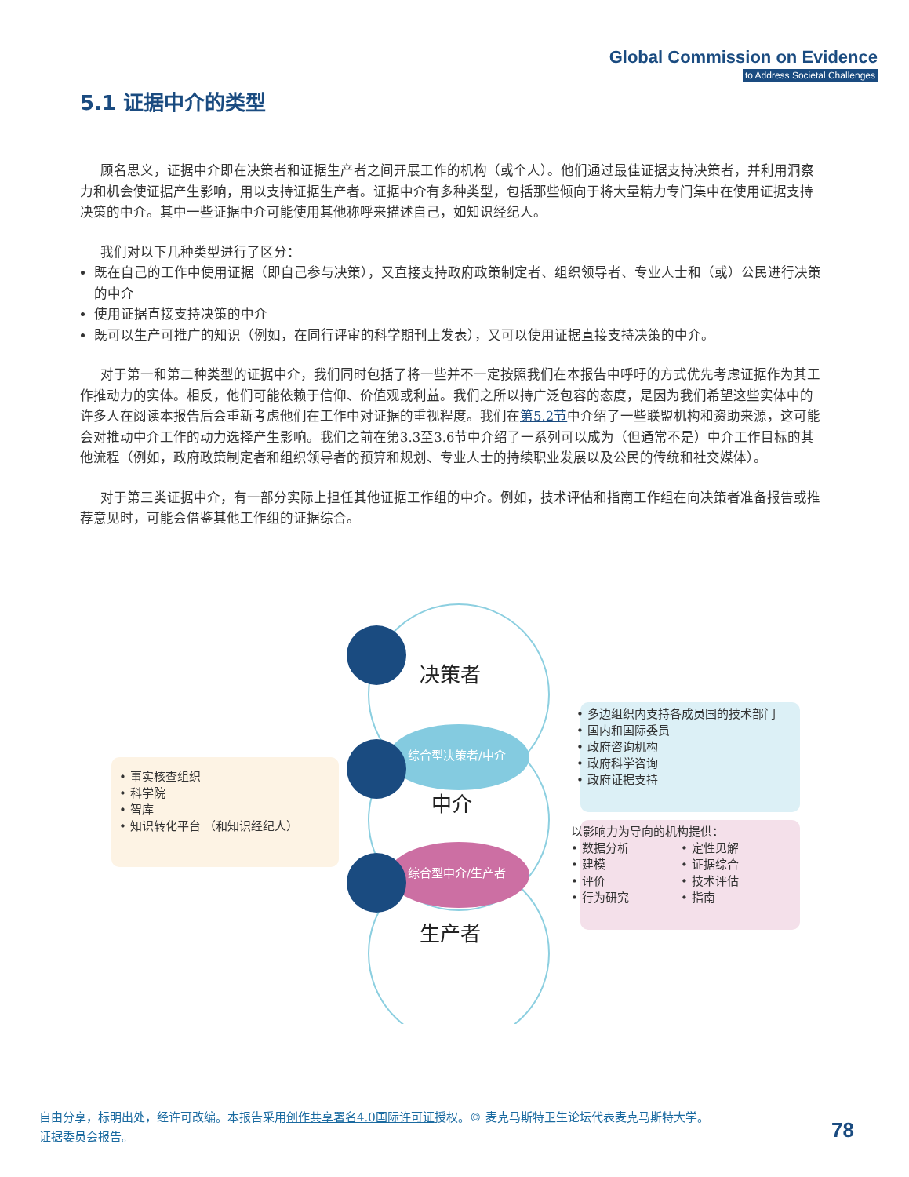Global Commission on Evidence
to Address Societal Challenges
5.1 证据中介的类型
顾名思义，证据中介即在决策者和证据生产者之间开展工作的机构（或个人）。他们通过最佳证据支持决策者，并利用洞察力和机会使证据产生影响，用以支持证据生产者。证据中介有多种类型，包括那些倾向于将大量精力专门集中在使用证据支持决策的中介。其中一些证据中介可能使用其他称呼来描述自己，如知识经纪人。
我们对以下几种类型进行了区分：
既在自己的工作中使用证据（即自己参与决策），又直接支持政府政策制定者、组织领导者、专业人士和（或）公民进行决策的中介
使用证据直接支持决策的中介
既可以生产可推广的知识（例如，在同行评审的科学期刊上发表），又可以使用证据直接支持决策的中介。
对于第一和第二种类型的证据中介，我们同时包括了将一些并不一定按照我们在本报告中呼吁的方式优先考虑证据作为其工作推动力的实体。相反，他们可能依赖于信仰、价值观或利益。我们之所以持广泛包容的态度，是因为我们希望这些实体中的许多人在阅读本报告后会重新考虑他们在工作中对证据的重视程度。我们在第5.2节中介绍了一些联盟机构和资助来源，这可能会对推动中介工作的动力选择产生影响。我们之前在第3.3至3.6节中介绍了一系列可以成为（但通常不是）中介工作目标的其他流程（例如，政府政策制定者和组织领导者的预算和规划、专业人士的持续职业发展以及公民的传统和社交媒体）。
对于第三类证据中介，有一部分实际上担任其他证据工作组的中介。例如，技术评估和指南工作组在向决策者准备报告或推荐意见时，可能会借鉴其他工作组的证据综合。
决策者
综合型决策者/中介
中介
综合型中介/生产者
生产者
• 事实核查组织
• 科学院
• 智库
• 知识转化平台 （和知识经纪人）
• 多边组织内支持各成员国的技术部门
• 国内和国际委员
• 政府咨询机构
• 政府科学咨询
• 政府证据支持
以影响力为导向的机构提供：
• 数据分析
• 建模
• 评价
• 行为研究 • 定性见解
• 证据综合
• 技术评估
• 指南
自由分享，标明出处，经许可改编。本报告采用创作共享署名4.0国际许可证授权。© 麦克马斯特卫生论坛代表麦克马斯特大学。
证据委员会报告。
78